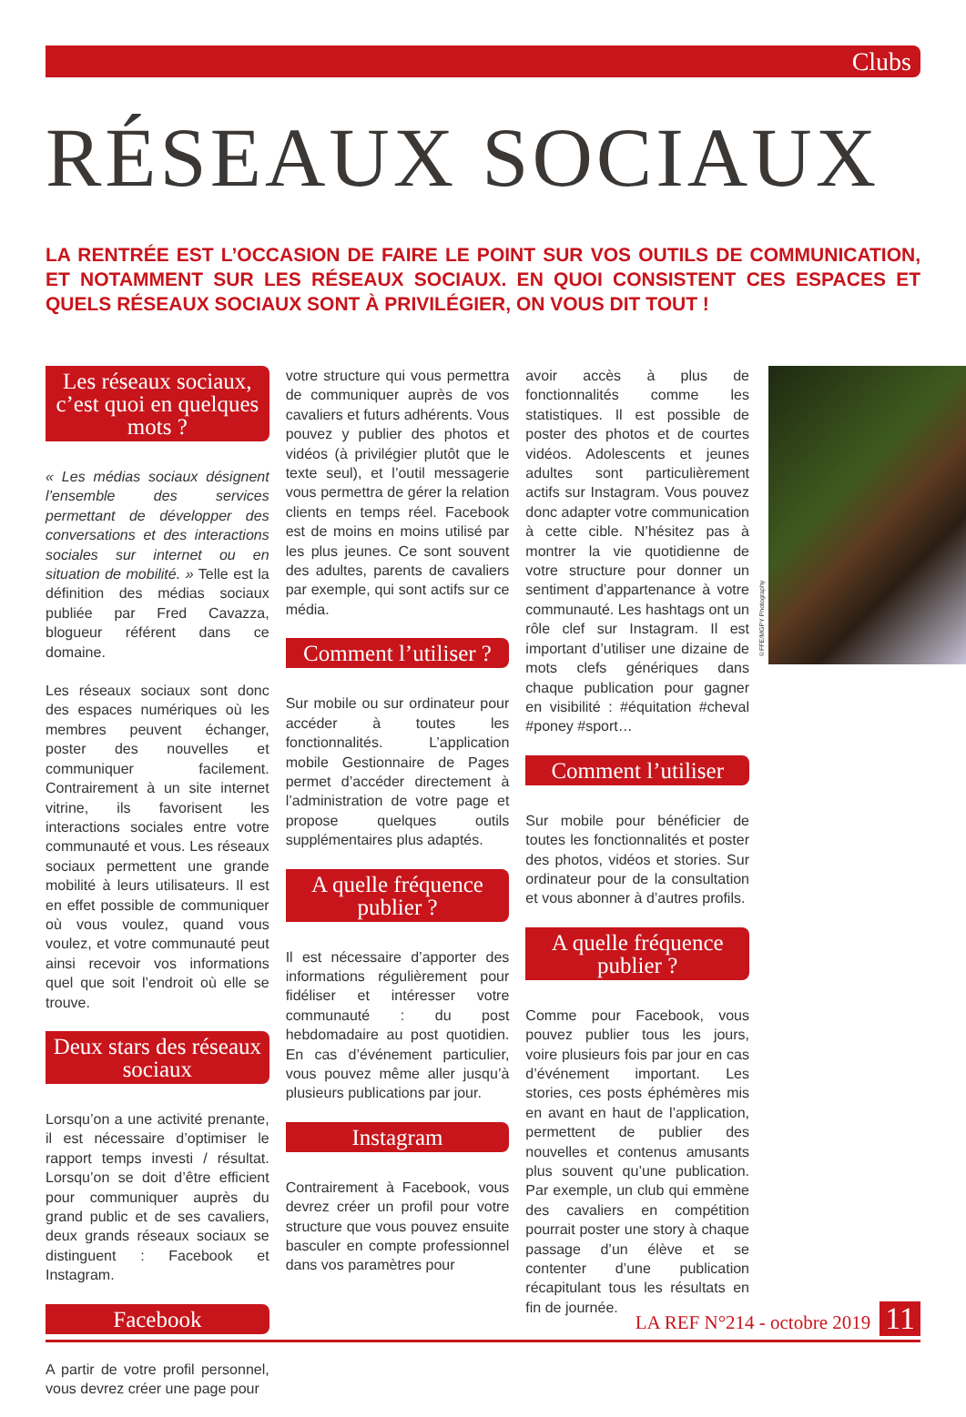Clubs
RÉSEAUX SOCIAUX
LA RENTRÉE EST L’OCCASION DE FAIRE LE POINT SUR VOS OUTILS DE COMMUNICATION, ET NOTAMMENT SUR LES RÉSEAUX SOCIAUX. EN QUOI CONSISTENT CES ESPACES ET QUELS RÉSEAUX SOCIAUX SONT À PRIVILÉGIER, ON VOUS DIT TOUT !
Les réseaux sociaux, c’est quoi en quelques mots ?
« Les médias sociaux désignent l’ensemble des services permettant de développer des conversations et des interactions sociales sur internet ou en situation de mobilité. » Telle est la définition des médias sociaux publiée par Fred Cavazza, blogueur référent dans ce domaine.
Les réseaux sociaux sont donc des espaces numériques où les membres peuvent échanger, poster des nouvelles et communiquer facilement. Contrairement à un site internet vitrine, ils favorisent les interactions sociales entre votre communauté et vous. Les réseaux sociaux permettent une grande mobilité à leurs utilisateurs. Il est en effet possible de communiquer où vous voulez, quand vous voulez, et votre communauté peut ainsi recevoir vos informations quel que soit l’endroit où elle se trouve.
Deux stars des réseaux sociaux
Lorsqu’on a une activité prenante, il est nécessaire d’optimiser le rapport temps investi / résultat. Lorsqu’on se doit d’être efficient pour communiquer auprès du grand public et de ses cavaliers, deux grands réseaux sociaux se distinguent : Facebook et Instagram.
Facebook
A partir de votre profil personnel, vous devrez créer une page pour
votre structure qui vous permettra de communiquer auprès de vos cavaliers et futurs adhérents. Vous pouvez y publier des photos et vidéos (à privilégier plutôt que le texte seul), et l’outil messagerie vous permettra de gérer la relation clients en temps réel. Facebook est de moins en moins utilisé par les plus jeunes. Ce sont souvent des adultes, parents de cavaliers par exemple, qui sont actifs sur ce média.
Comment l’utiliser ?
Sur mobile ou sur ordinateur pour accéder à toutes les fonctionnalités. L’application mobile Gestionnaire de Pages permet d’accéder directement à l’administration de votre page et propose quelques outils supplémentaires plus adaptés.
A quelle fréquence publier ?
Il est nécessaire d’apporter des informations régulièrement pour fidéliser et intéresser votre communauté : du post hebdomadaire au post quotidien. En cas d’événement particulier, vous pouvez même aller jusqu’à plusieurs publications par jour.
Instagram
Contrairement à Facebook, vous devrez créer un profil pour votre structure que vous pouvez ensuite basculer en compte professionnel dans vos paramètres pour
avoir accès à plus de fonctionnalités comme les statistiques. Il est possible de poster des photos et de courtes vidéos. Adolescents et jeunes adultes sont particulièrement actifs sur Instagram. Vous pouvez donc adapter votre communication à cette cible. N’hésitez pas à montrer la vie quotidienne de votre structure pour donner un sentiment d’appartenance à votre communauté. Les hashtags ont un rôle clef sur Instagram. Il est important d’utiliser une dizaine de mots clefs génériques dans chaque publication pour gagner en visibilité : #équitation #cheval #poney #sport…
Comment l’utiliser
Sur mobile pour bénéficier de toutes les fonctionnalités et poster des photos, vidéos et stories. Sur ordinateur pour de la consultation et vous abonner à d’autres profils.
A quelle fréquence publier ?
Comme pour Facebook, vous pouvez publier tous les jours, voire plusieurs fois par jour en cas d’événement important. Les stories, ces posts éphémères mis en avant en haut de l’application, permettent de publier des nouvelles et contenus amusants plus souvent qu’une publication. Par exemple, un club qui emmène des cavaliers en compétition pourrait poster une story à chaque passage d’un élève et se contenter d’une publication récapitulant tous les résultats en fin de journée.
©FFE/MGPY Photography
LA REF N°214 - octobre 2019 11